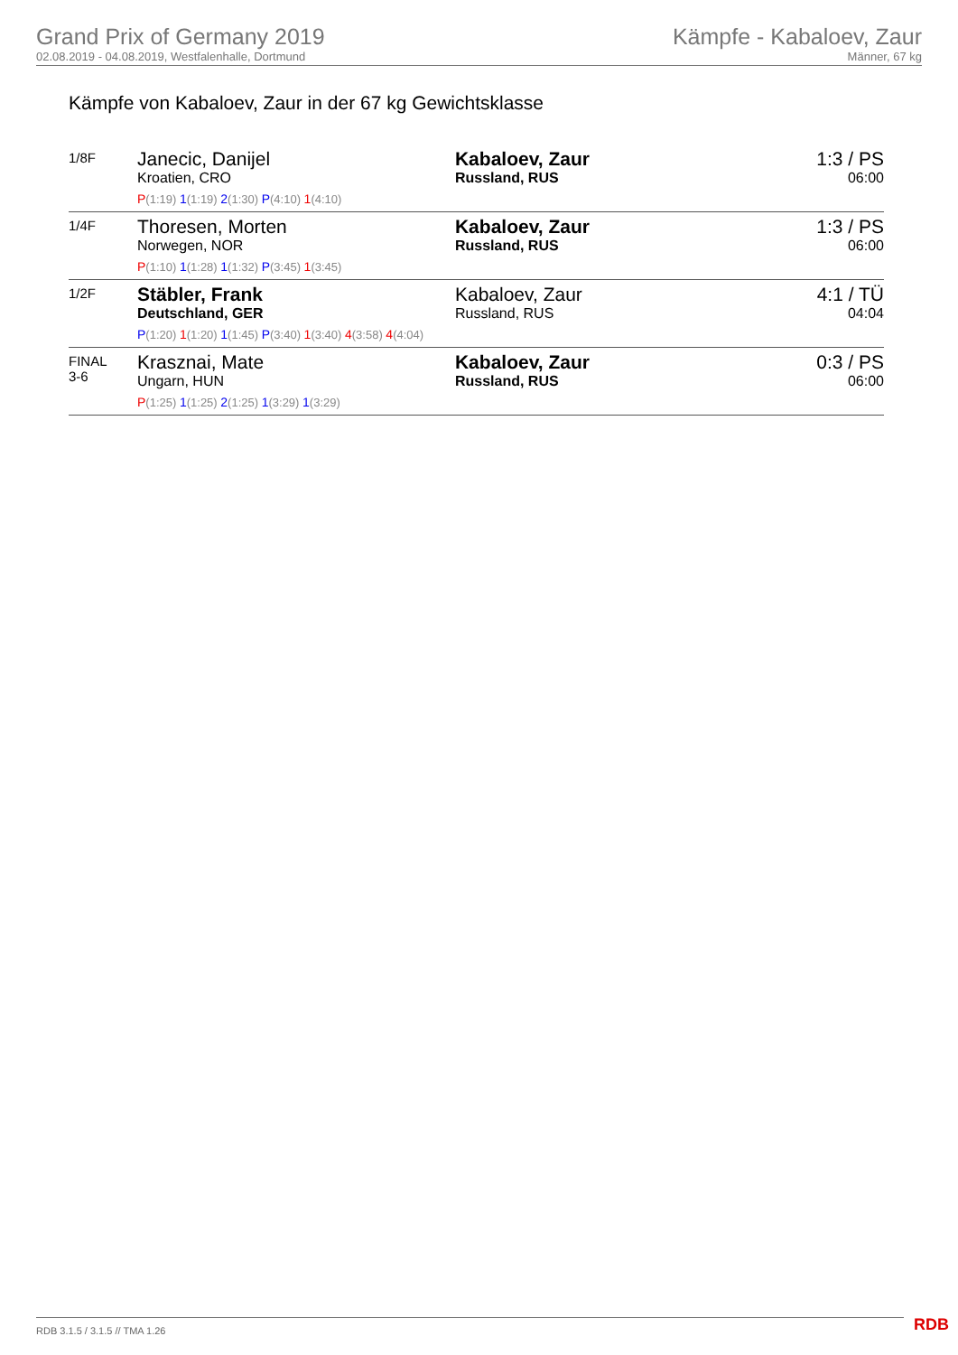Grand Prix of Germany 2019
02.08.2019 - 04.08.2019, Westfalenhalle, Dortmund
Kämpfe - Kabaloev, Zaur
Männer, 67 kg
Kämpfe von Kabaloev, Zaur in der 67 kg Gewichtsklasse
| 1/8F | Janecic, Danijel Kroatien, CRO | Kabaloev, Zaur Russland, RUS | 1:3 / PS 06:00 |
| | P (1:19) 1 (1:19) 2 (1:30) P (4:10) 1 (4:10) | | |
| 1/4F | Thoresen, Morten Norwegen, NOR | Kabaloev, Zaur Russland, RUS | 1:3 / PS 06:00 |
| | P (1:10) 1 (1:28) 1 (1:32) P (3:45) 1 (3:45) | | |
| 1/2F | Stäbler, Frank Deutschland, GER | Kabaloev, Zaur Russland, RUS | 4:1 / TÜ 04:04 |
| | P (1:20) 1 (1:20) 1 (1:45) P (3:40) 1 (3:40) 4 (3:58) 4 (4:04) | | |
| FINAL 3-6 | Krasznai, Mate Ungarn, HUN | Kabaloev, Zaur Russland, RUS | 0:3 / PS 06:00 |
| | P (1:25) 1 (1:25) 2 (1:25) 1 (3:29) 1 (3:29) | | |
RDB 3.1.5 / 3.1.5 // TMA 1.26 RDB